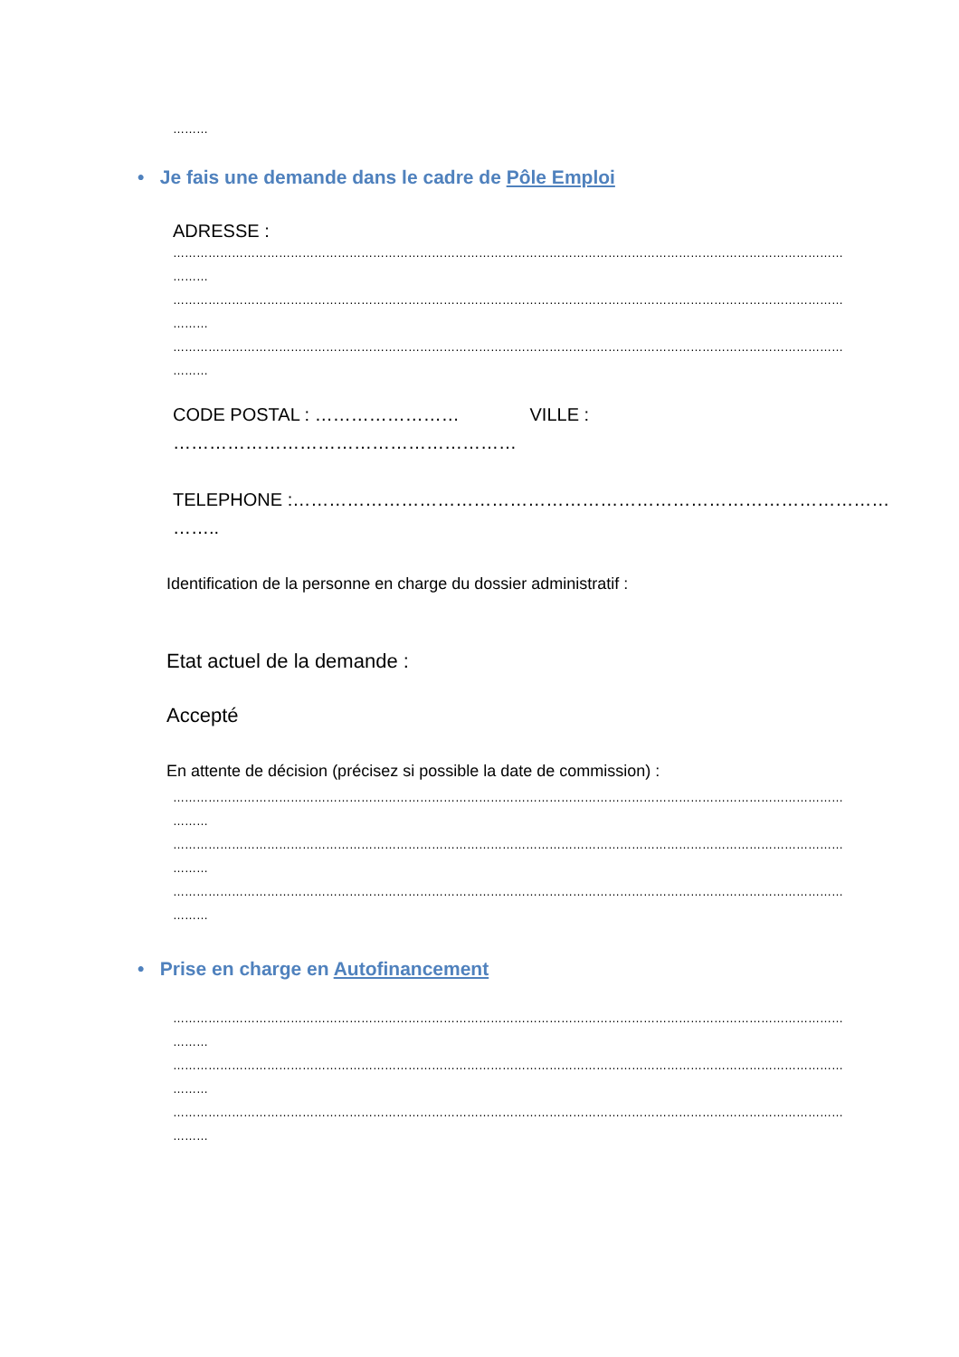………
• Je fais une demande dans le cadre de Pôle Emploi
ADRESSE :
…………………………………………………………………………………………………………………………………………………………………………
………
…………………………………………………………………………………………………………………………………………………………………………
………
…………………………………………………………………………………………………………………………………………………………………………
………
CODE POSTAL : …………………… VILLE :
…………………………………………………
TELEPHONE :………………………………………………………………………………………
……..
Identification de la personne en charge du dossier administratif :
Etat actuel de la demande :
Accepté
En attente de décision (précisez si possible la date de commission) :
…………………………………………………………………………………………………………………………………………………………………………
………
…………………………………………………………………………………………………………………………………………………………………………
………
…………………………………………………………………………………………………………………………………………………………………………
………
• Prise en charge en Autofinancement
…………………………………………………………………………………………………………………………………………………………………………
………
…………………………………………………………………………………………………………………………………………………………………………
………
…………………………………………………………………………………………………………………………………………………………………………
………